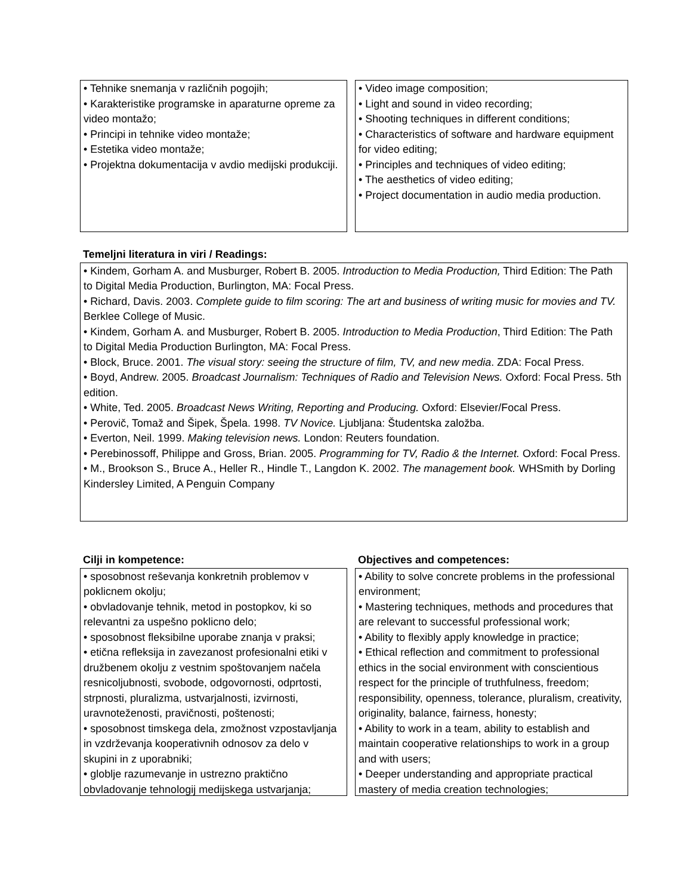• Tehnike snemanja v različnih pogojih;
• Karakteristike programske in aparaturne opreme za video montažo;
• Principi in tehnike video montaže;
• Estetika video montaže;
• Projektna dokumentacija v avdio medijski produkciji.
• Video image composition;
• Light and sound in video recording;
• Shooting techniques in different conditions;
• Characteristics of software and hardware equipment for video editing;
• Principles and techniques of video editing;
• The aesthetics of video editing;
• Project documentation in audio media production.
Temeljni literatura in viri / Readings:
• Kindem, Gorham A. and Musburger, Robert B. 2005. Introduction to Media Production, Third Edition: The Path to Digital Media Production, Burlington, MA: Focal Press.
• Richard, Davis. 2003. Complete guide to film scoring: The art and business of writing music for movies and TV. Berklee College of Music.
• Kindem, Gorham A. and Musburger, Robert B. 2005. Introduction to Media Production, Third Edition: The Path to Digital Media Production Burlington, MA: Focal Press.
• Block, Bruce. 2001. The visual story: seeing the structure of film, TV, and new media. ZDA: Focal Press.
• Boyd, Andrew. 2005. Broadcast Journalism: Techniques of Radio and Television News. Oxford: Focal Press. 5th edition.
• White, Ted. 2005. Broadcast News Writing, Reporting and Producing. Oxford: Elsevier/Focal Press.
• Perovič, Tomaž and Šipek, Špela. 1998. TV Novice. Ljubljana: Študentska založba.
• Everton, Neil. 1999. Making television news. London: Reuters foundation.
• Perebinossoff, Philippe and Gross, Brian. 2005. Programming for TV, Radio & the Internet. Oxford: Focal Press.
• M., Brookson S., Bruce A., Heller R., Hindle T., Langdon K. 2002. The management book. WHSmith by Dorling Kindersley Limited, A Penguin Company
Cilji in kompetence:
• sposobnost reševanja konkretnih problemov v poklicnem okolju;
• obvladovanje tehnik, metod in postopkov, ki so relevantni za uspešno poklicno delo;
• sposobnost fleksibilne uporabe znanja v praksi;
• etična refleksija in zavezanost profesionalni etiki v družbenem okolju z vestnim spoštovanjem načela resnicoljubnosti, svobode, odgovornosti, odprtosti, strpnosti, pluralizma, ustvarjalnosti, izvirnosti, uravnoteženosti, pravičnosti, poštenosti;
• sposobnost timskega dela, zmožnost vzpostavljanja in vzdrževanja kooperativnih odnosov za delo v skupini in z uporabniki;
• globlje razumevanje in ustrezno praktično obvladovanje tehnologij medijskega ustvarjanja;
Objectives and competences:
• Ability to solve concrete problems in the professional environment;
• Mastering techniques, methods and procedures that are relevant to successful professional work;
• Ability to flexibly apply knowledge in practice;
• Ethical reflection and commitment to professional ethics in the social environment with conscientious respect for the principle of truthfulness, freedom; responsibility, openness, tolerance, pluralism, creativity, originality, balance, fairness, honesty;
• Ability to work in a team, ability to establish and maintain cooperative relationships to work in a group and with users;
• Deeper understanding and appropriate practical mastery of media creation technologies;